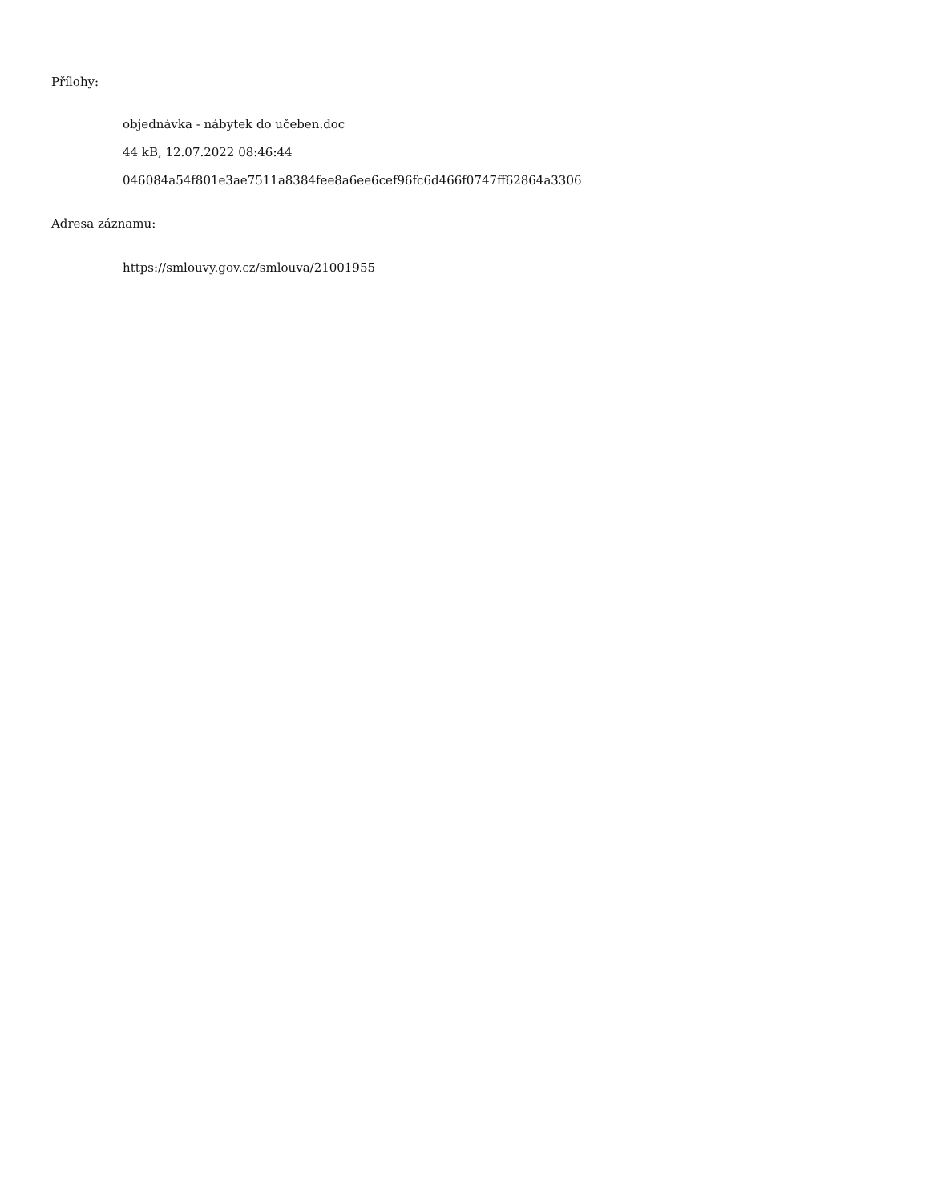Přílohy:
objednávka - nábytek do učeben.doc
44 kB, 12.07.2022 08:46:44
046084a54f801e3ae7511a8384fee8a6ee6cef96fc6d466f0747ff62864a3306
Adresa záznamu:
https://smlouvy.gov.cz/smlouva/21001955